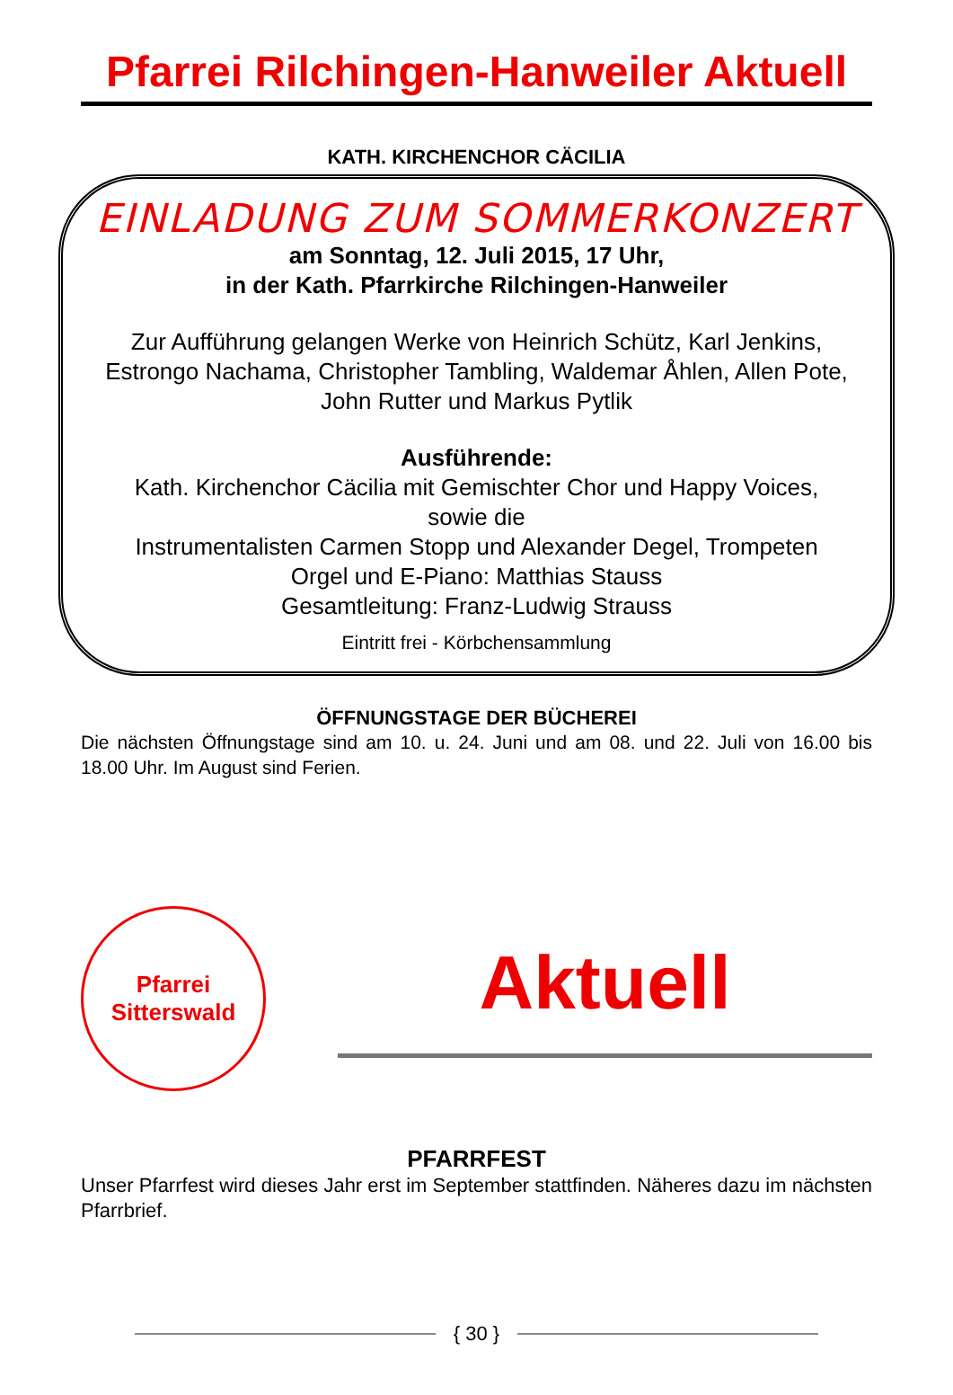Pfarrei Rilchingen-Hanweiler Aktuell
KATH. KIRCHENCHOR CÄCILIA
EINLADUNG ZUM SOMMERKONZERT
am Sonntag, 12. Juli 2015, 17 Uhr,
in der Kath. Pfarrkirche Rilchingen-Hanweiler
Zur Aufführung gelangen Werke von Heinrich Schütz, Karl Jenkins, Estrongo Nachama, Christopher Tambling, Waldemar Åhlen, Allen Pote, John Rutter und Markus Pytlik
Ausführende:
Kath. Kirchenchor Cäcilia mit Gemischter Chor und Happy Voices,
sowie die
Instrumentalisten Carmen Stopp und Alexander Degel, Trompeten
Orgel und E-Piano: Matthias Stauss
Gesamtleitung: Franz-Ludwig Strauss
Eintritt frei - Körbchensammlung
ÖFFNUNGSTAGE DER BÜCHEREI
Die nächsten Öffnungstage sind am 10. u. 24. Juni und am 08. und 22. Juli von 16.00 bis 18.00 Uhr. Im August sind Ferien.
Pfarrei Sitterswald
Aktuell
PFARRFEST
Unser Pfarrfest wird dieses Jahr erst im September stattfinden. Näheres dazu im nächsten Pfarrbrief.
{ 30 }